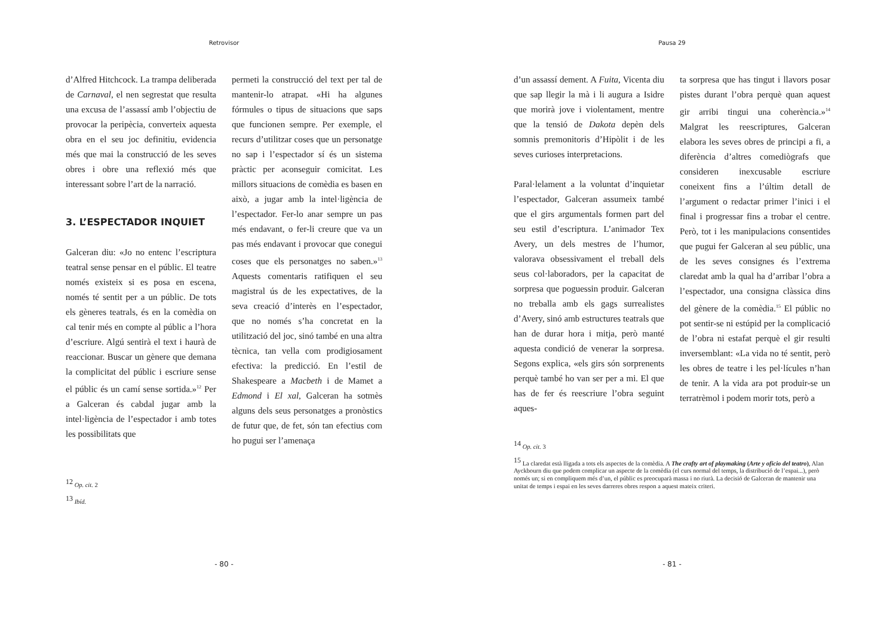Retrovisor
d’Alfred Hitchcock. La trampa deliberada de Carnaval, el nen segrestat que resulta una excusa de l’assassí amb l’objectiu de provocar la peripècia, converteix aquesta obra en el seu joc definitiu, evidencia més que mai la construcció de les seves obres i obre una reflexió més que interessant sobre l’art de la narració.
3. L’ESPECTADOR INQUIET
Galceran diu: «Jo no entenc l’escriptura teatral sense pensar en el públic. El teatre només existeix si es posa en escena, només té sentit per a un públic. De tots els gèneres teatrals, és en la comèdia on cal tenir més en compte al públic a l’hora d’escriure. Algú sentirà el text i haurà de reaccionar. Buscar un gènere que demana la complicitat del públic i escriure sense el públic és un camí sense sortida.»<sup>12</sup> Per a Galceran és cabdal jugar amb la intel·ligència de l’espectador i amb totes les possibilitats que
permeti la construcció del text per tal de mantenir-lo atrapat. «Hi ha algunes fórmules o tipus de situacions que saps que funcionen sempre. Per exemple, el recurs d’utilitzar coses que un personatge no sap i l’espectador sí és un sistema pràctic per aconseguir comicitat. Les millors situacions de comèdia es basen en això, a jugar amb la intel·ligència de l’espectador. Fer-lo anar sempre un pas més endavant, o fer-li creure que va un pas més endavant i provocar que conegui coses que els personatges no saben.»<sup>13</sup> Aquests comentaris ratifiquen el seu magistral ús de les expectatives, de la seva creació d’interès en l’espectador, que no només s’ha concretat en la utilització del joc, sinó també en una altra tècnica, tan vella com prodigiosament efectiva: la predicció. En l’estil de Shakespeare a Macbeth i de Mamet a Edmond i El xal, Galceran ha sotmès alguns dels seus personatges a pronòstics de futur que, de fet, són tan efectius com ho pugui ser l’amenaça
<sup>12</sup> Op. cit. 2
<sup>13</sup> Ibíd.
- 80 -
Pausa 29
d’un assassí dement. A Fuita, Vicenta diu que sap llegir la mà i li augura a Isidre que morirà jove i violentament, mentre que la tensió de Dakota depèn dels somnis premonitoris d’Hipòlit i de les seves curioses interpretacions.
Paral·lelament a la voluntat d’inquietar l’espectador, Galceran assumeix també que el girs argumentals formen part del seu estil d’escriptura. L’animador Tex Avery, un dels mestres de l’humor, valorava obsessivament el treball dels seus col·laboradors, per la capacitat de sorpresa que poguessin produir. Galceran no treballa amb els gags surrealistes d’Avery, sinó amb estructures teatrals que han de durar hora i mitja, però manté aquesta condició de venerar la sorpresa. Segons explica, «els girs són sorprenents perquè també ho van ser per a mi. El que has de fer és reescriure l’obra seguint aques-
ta sorpresa que has tingut i llavors posar pistes durant l’obra perquè quan aquest gir arribi tingui una coherència.»<sup>14</sup> Malgrat les reescriptures, Galceran elabora les seves obres de principi a fi, a diferència d’altres comediògrafs que consideren inexcusable escriure coneixent fins a l’últim detall de l’argument o redactar primer l’inici i el final i progressar fins a trobar el centre. Però, tot i les manipulacions consentides que pugui fer Galceran al seu públic, una de les seves consignes és l’extrema claredat amb la qual ha d’arribar l’obra a l’espectador, una consigna clàssica dins del gènere de la comèdia.<sup>15</sup> El públic no pot sentir-se ni estúpid per la complicació de l’obra ni estafat perquè el gir resulti inversemblant: «La vida no té sentit, però les obres de teatre i les pel·lícules n’han de tenir. A la vida ara pot produir-se un terratrèmol i podem morir tots, però a
<sup>14</sup> Op. cit. 3
<sup>15</sup> La claredat està lligada a tots els aspectes de la comèdia. A The crafty art of playmaking (Arte y oficio del teatro), Alan Ayckbourn diu que podem complicar un aspecte de la comèdia (el curs normal del temps, la distribució de l’espai...), però només un; si en compliquem més d’un, el públic es preocuparà massa i no riurà. La decisió de Galceran de mantenir una unitat de temps i espai en les seves darreres obres respon a aquest mateix criteri.
- 81 -